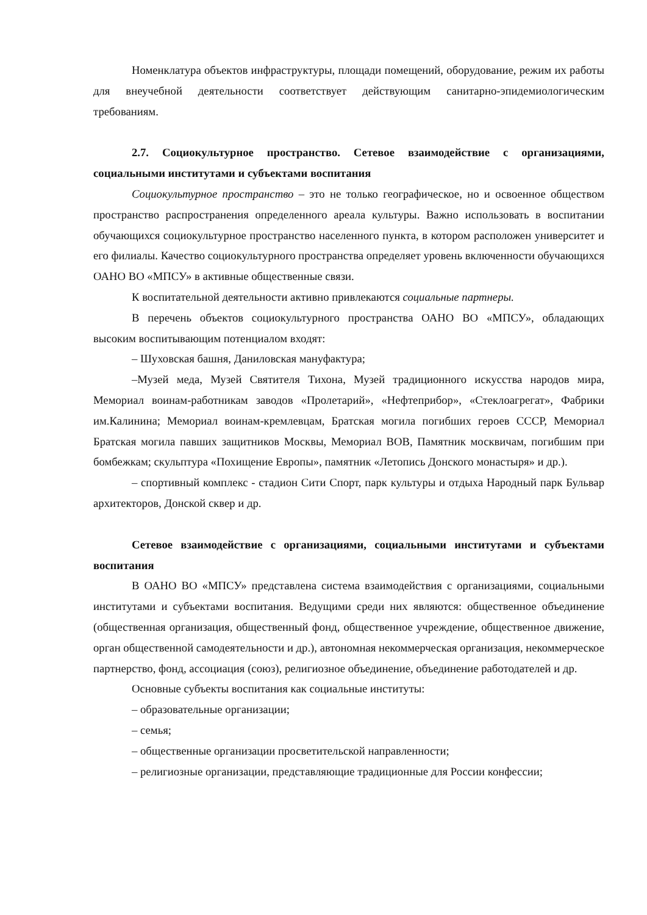Номенклатура объектов инфраструктуры, площади помещений, оборудование, режим их работы для внеучебной деятельности соответствует действующим санитарно-эпидемиологическим требованиям.
2.7. Социокультурное пространство. Сетевое взаимодействие с организациями, социальными институтами и субъектами воспитания
Социокультурное пространство – это не только географическое, но и освоенное обществом пространство распространения определенного ареала культуры. Важно использовать в воспитании обучающихся социокультурное пространство населенного пункта, в котором расположен университет и его филиалы. Качество социокультурного пространства определяет уровень включенности обучающихся ОАНО ВО «МПСУ» в активные общественные связи.
К воспитательной деятельности активно привлекаются социальные партнеры.
В перечень объектов социокультурного пространства ОАНО ВО «МПСУ», обладающих высоким воспитывающим потенциалом входят:
– Шуховская башня, Даниловская мануфактура;
–Музей меда, Музей Святителя Тихона, Музей традиционного искусства народов мира, Мемориал воинам-работникам заводов «Пролетарий», «Нефтеприбор», «Стеклоагрегат», Фабрики им.Калинина; Мемориал воинам-кремлевцам, Братская могила погибших героев СССР, Мемориал Братская могила павших защитников Москвы, Мемориал ВОВ, Памятник москвичам, погибшим при бомбежкам; скульптура «Похищение Европы», памятник «Летопись Донского монастыря» и др.).
– спортивный комплекс - стадион Сити Спорт, парк культуры и отдыха Народный парк Бульвар архитекторов, Донской сквер и др.
Сетевое взаимодействие с организациями, социальными институтами и субъектами воспитания
В ОАНО ВО «МПСУ» представлена система взаимодействия с организациями, социальными институтами и субъектами воспитания. Ведущими среди них являются: общественное объединение (общественная организация, общественный фонд, общественное учреждение, общественное движение, орган общественной самодеятельности и др.), автономная некоммерческая организация, некоммерческое партнерство, фонд, ассоциация (союз), религиозное объединение, объединение работодателей и др.
Основные субъекты воспитания как социальные институты:
– образовательные организации;
– семья;
– общественные организации просветительской направленности;
– религиозные организации, представляющие традиционные для России конфессии;